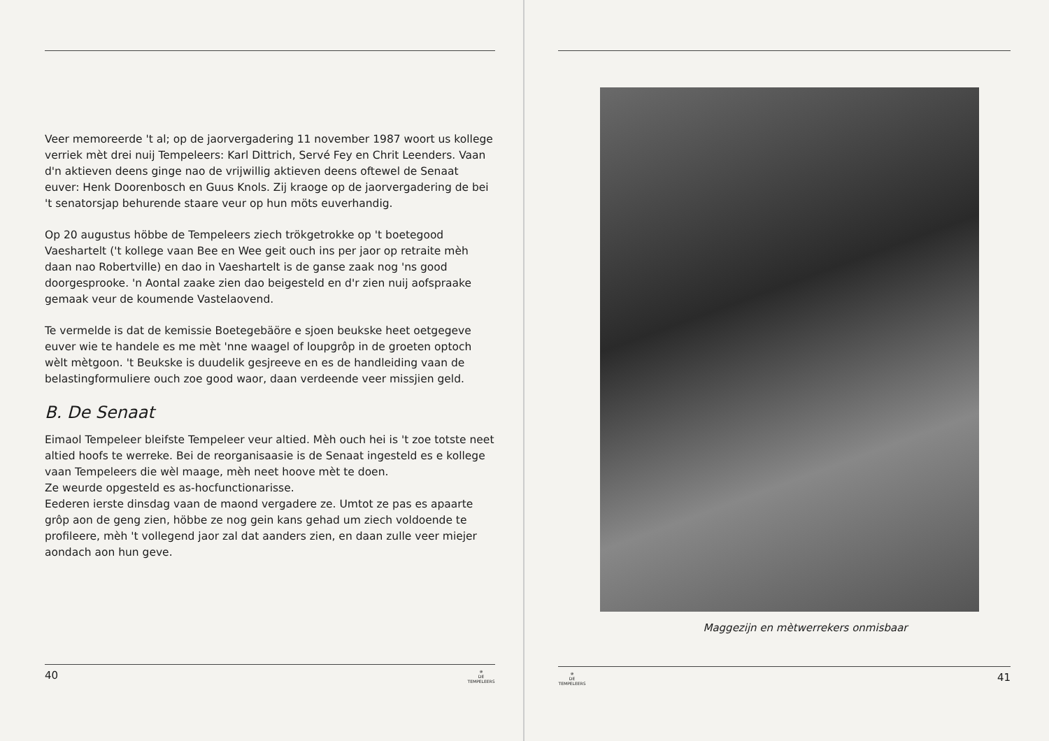Veer memoreerde 't al; op de jaorvergadering 11 november 1987 woort us kollege verriek mèt drei nuij Tempeleers: Karl Dittrich, Servé Fey en Chrit Leenders. Vaan d'n aktieven deens ginge nao de vrijwillig aktieven deens oftewel de Senaat euver: Henk Doorenbosch en Guus Knols. Zij kraoge op de jaorvergadering de bei 't senatorsjap behurende staare veur op hun möts euverhandig.
Op 20 augustus höbbe de Tempeleers ziech trökgetrokke op 't boetegood Vaeshartelt ('t kollege vaan Bee en Wee geit ouch ins per jaor op retraite mèh daan nao Robertville) en dao in Vaeshartelt is de ganse zaak nog 'ns good doorgesprooke. 'n Aontal zaake zien dao beigesteld en d'r zien nuij aofspraake gemaak veur de koumende Vastelaovend.
Te vermelde is dat de kemissie Boetegebäöre e sjoen beukske heet oetgegeve euver wie te handele es me mèt 'nne waagel of loupgrôp in de groeten optoch wèlt mètgoon. 't Beukske is duudelik gesjreeve en es de handleiding vaan de belastingformuliere ouch zoe good waor, daan verdeende veer missjien geld.
B. De Senaat
Eimaol Tempeleer bleifste Tempeleer veur altied. Mèh ouch hei is 't zoe totste neet altied hoofs te werreke. Bei de reorganisaasie is de Senaat ingesteld es e kollege vaan Tempeleers die wèl maage, mèh neet hoove mèt te doen.
Ze weurde opgesteld es as-hocfunctionarisse.
Eederen ierste dinsdag vaan de maond vergadere ze. Umtot ze pas es apaarte grôp aon de geng zien, höbbe ze nog gein kans gehad um ziech voldoende te profileere, mèh 't vollegend jaor zal dat aanders zien, en daan zulle veer miejer aondach aon hun geve.
40 ✵
DE TEMPELEERS
Maggezijn en mètwerrekers onmisbaar
✵
DE TEMPELEERS 41